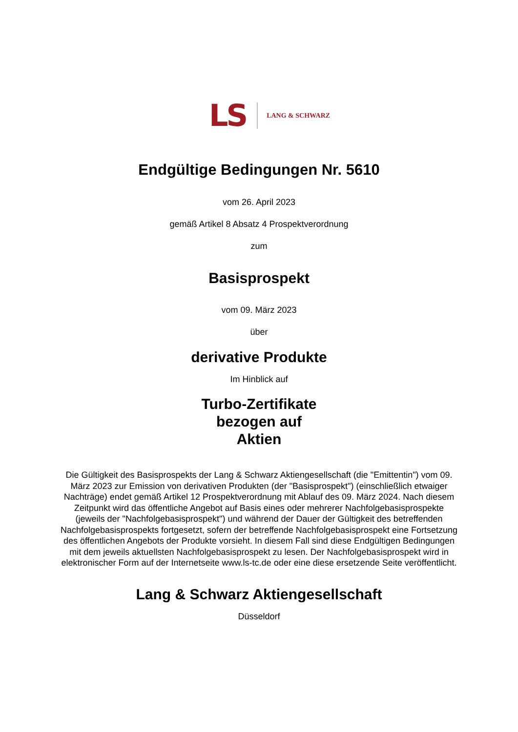LS LANG & SCHWARZ
Endgültige Bedingungen Nr. 5610
vom 26. April 2023
gemäß Artikel 8 Absatz 4 Prospektverordnung
zum
Basisprospekt
vom 09. März 2023
über
derivative Produkte
Im Hinblick auf
Turbo-Zertifikate
bezogen auf
Aktien
Die Gültigkeit des Basisprospekts der Lang & Schwarz Aktiengesellschaft (die "Emittentin") vom 09. März 2023 zur Emission von derivativen Produkten (der "Basisprospekt") (einschließlich etwaiger Nachträge) endet gemäß Artikel 12 Prospektverordnung mit Ablauf des 09. März 2024. Nach diesem Zeitpunkt wird das öffentliche Angebot auf Basis eines oder mehrerer Nachfolgebasisprospekte (jeweils der "Nachfolgebasisprospekt") und während der Dauer der Gültigkeit des betreffenden Nachfolgebasisprospekts fortgesetzt, sofern der betreffende Nachfolgebasisprospekt eine Fortsetzung des öffentlichen Angebots der Produkte vorsieht. In diesem Fall sind diese Endgültigen Bedingungen mit dem jeweils aktuellsten Nachfolgebasisprospekt zu lesen. Der Nachfolgebasisprospekt wird in elektronischer Form auf der Internetseite www.ls-tc.de oder eine diese ersetzende Seite veröffentlicht.
Lang & Schwarz Aktiengesellschaft
Düsseldorf